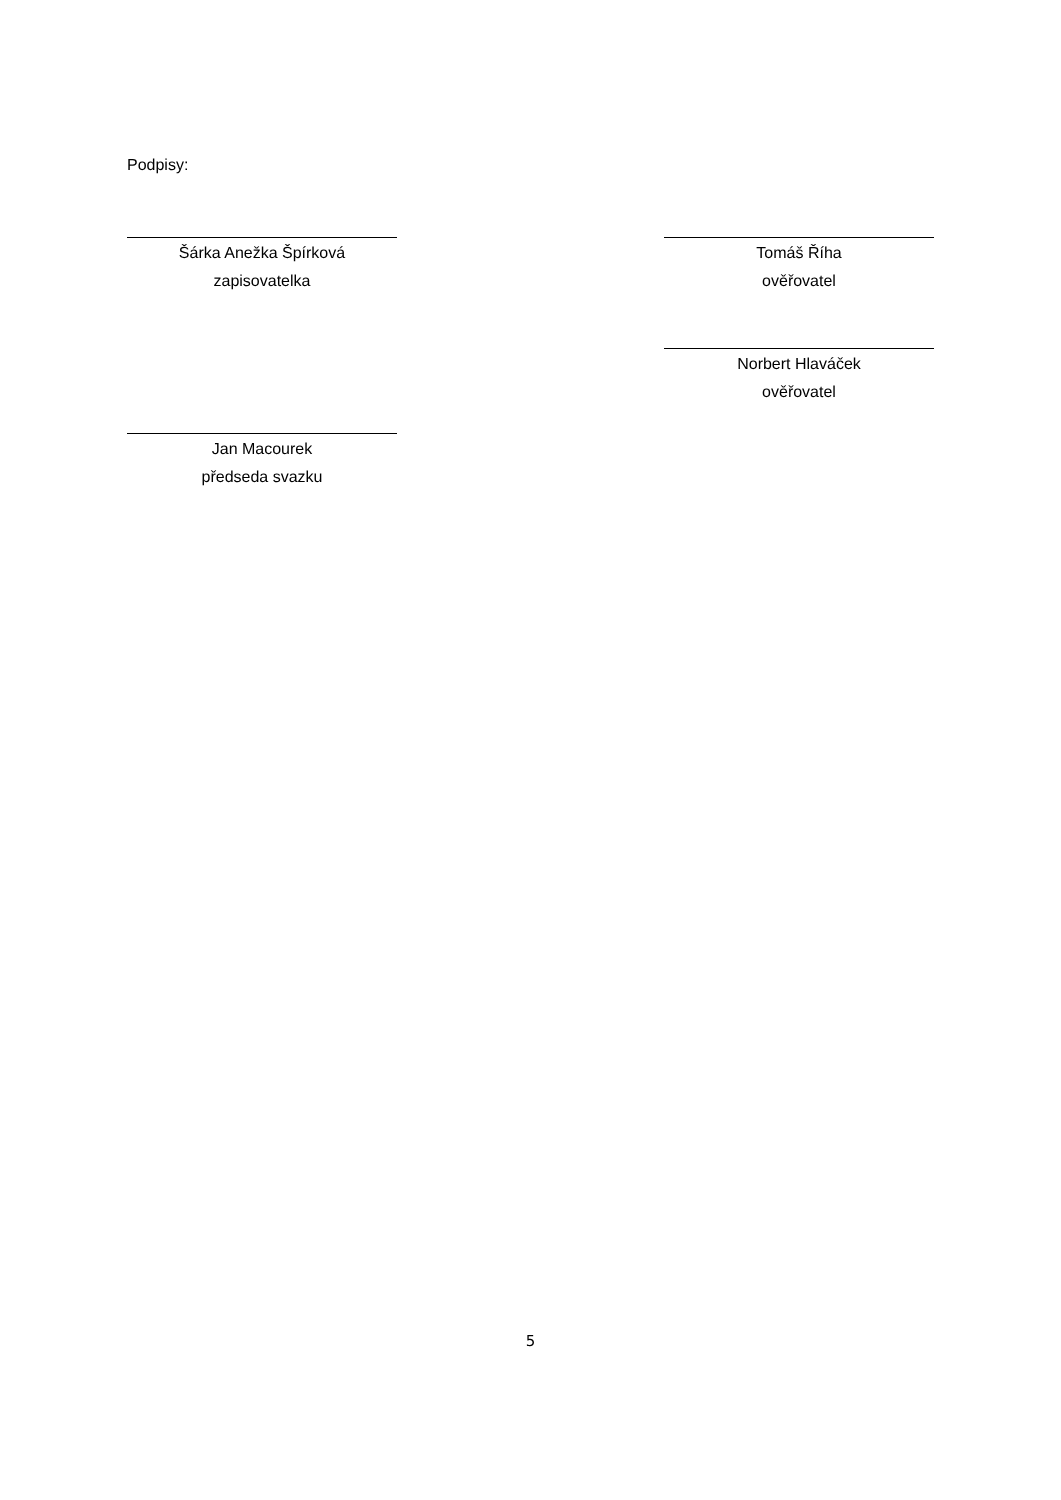Podpisy:
Šárka Anežka Špírková
zapisovatelka
Tomáš Říha
ověřovatel
Norbert Hlaváček
ověřovatel
Jan Macourek
předseda svazku
5